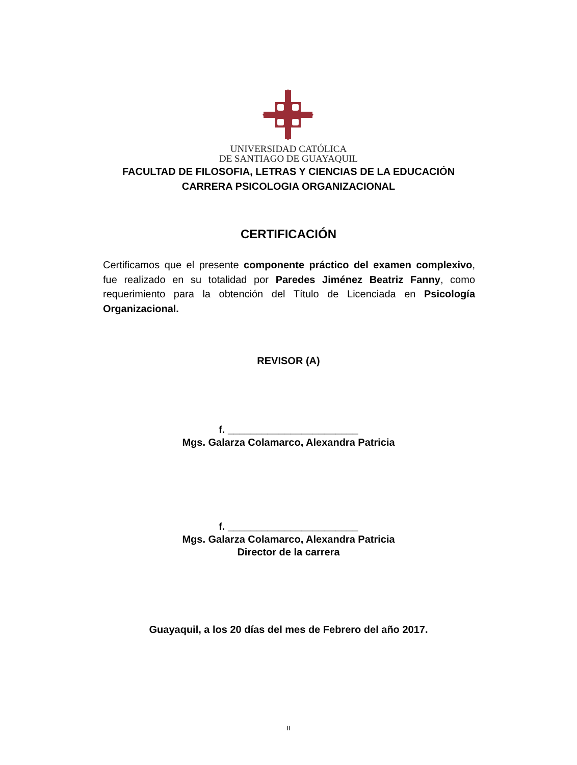UNIVERSIDAD CATÓLICA
DE SANTIAGO DE GUAYAQUIL
FACULTAD DE FILOSOFIA, LETRAS Y CIENCIAS DE LA EDUCACIÓN
CARRERA PSICOLOGIA ORGANIZACIONAL
CERTIFICACIÓN
Certificamos que el presente componente práctico del examen complexivo, fue realizado en su totalidad por Paredes Jiménez Beatriz Fanny, como requerimiento para la obtención del Título de Licenciada en Psicología Organizacional.
REVISOR (A)
f. _______________________
Mgs. Galarza Colamarco, Alexandra Patricia
f. _______________________
Mgs. Galarza Colamarco, Alexandra Patricia
Director de la carrera
Guayaquil, a los 20 días del mes de Febrero del año 2017.
II